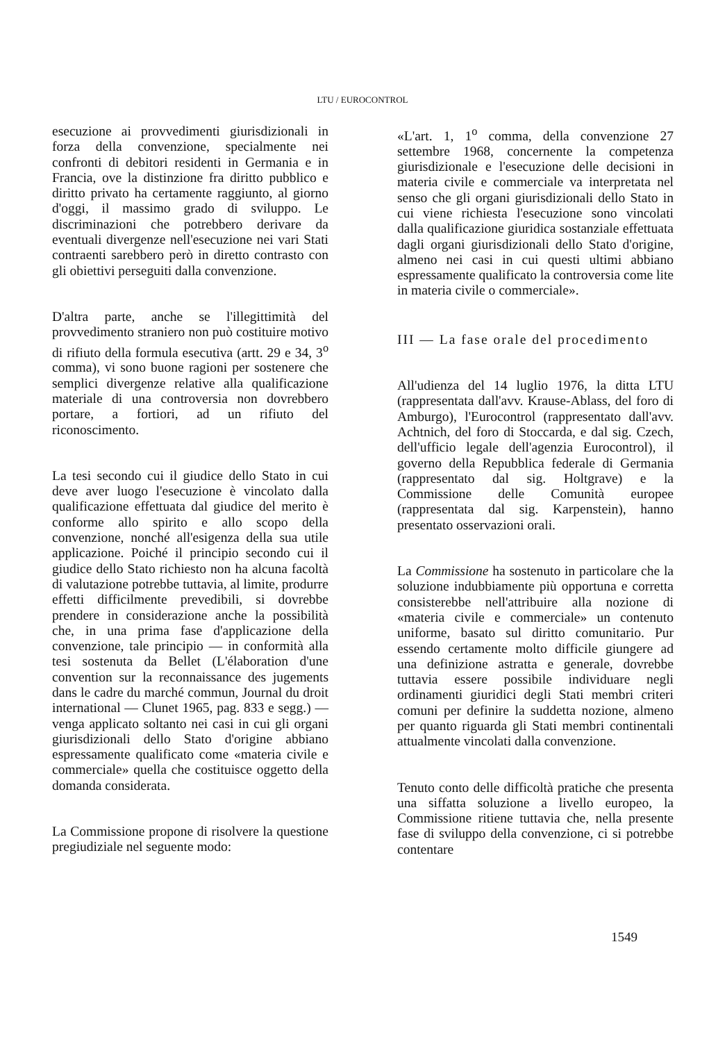LTU / EUROCONTROL
esecuzione ai provvedimenti giurisdizionali in forza della convenzione, specialmente nei confronti di debitori residenti in Germania e in Francia, ove la distinzione fra diritto pubblico e diritto privato ha certamente raggiunto, al giorno d'oggi, il massimo grado di sviluppo. Le discriminazioni che potrebbero derivare da eventuali divergenze nell'esecuzione nei vari Stati contraenti sarebbero però in diretto contrasto con gli obiettivi perseguiti dalla convenzione.
D'altra parte, anche se l'illegittimità del provvedimento straniero non può costituire motivo di rifiuto della formula esecutiva (artt. 29 e 34, 3<sup>o</sup> comma), vi sono buone ragioni per sostenere che semplici divergenze relative alla qualificazione materiale di una controversia non dovrebbero portare, a fortiori, ad un rifiuto del riconoscimento.
La tesi secondo cui il giudice dello Stato in cui deve aver luogo l'esecuzione è vincolato dalla qualificazione effettuata dal giudice del merito è conforme allo spirito e allo scopo della convenzione, nonché all'esigenza della sua utile applicazione. Poiché il principio secondo cui il giudice dello Stato richiesto non ha alcuna facoltà di valutazione potrebbe tuttavia, al limite, produrre effetti difficilmente prevedibili, si dovrebbe prendere in considerazione anche la possibilità che, in una prima fase d'applicazione della convenzione, tale principio — in conformità alla tesi sostenuta da Bellet (L'élaboration d'une convention sur la reconnaissance des jugements dans le cadre du marché commun, Journal du droit international — Clunet 1965, pag. 833 e segg.) — venga applicato soltanto nei casi in cui gli organi giurisdizionali dello Stato d'origine abbiano espressamente qualificato come «materia civile e commerciale» quella che costituisce oggetto della domanda considerata.
La Commissione propone di risolvere la questione pregiudiziale nel seguente modo:
«L'art. 1, 1<sup>o</sup> comma, della convenzione 27 settembre 1968, concernente la competenza giurisdizionale e l'esecuzione delle decisioni in materia civile e commerciale va interpretata nel senso che gli organi giurisdizionali dello Stato in cui viene richiesta l'esecuzione sono vincolati dalla qualificazione giuridica sostanziale effettuata dagli organi giurisdizionali dello Stato d'origine, almeno nei casi in cui questi ultimi abbiano espressamente qualificato la controversia come lite in materia civile o commerciale».
III — La fase orale del procedimento
All'udienza del 14 luglio 1976, la ditta LTU (rappresentata dall'avv. Krause-Ablass, del foro di Amburgo), l'Eurocontrol (rappresentato dall'avv. Achtnich, del foro di Stoccarda, e dal sig. Czech, dell'ufficio legale dell'agenzia Eurocontrol), il governo della Repubblica federale di Germania (rappresentato dal sig. Holtgrave) e la Commissione delle Comunità europee (rappresentata dal sig. Karpenstein), hanno presentato osservazioni orali.
La Commissione ha sostenuto in particolare che la soluzione indubbiamente più opportuna e corretta consisterebbe nell'attribuire alla nozione di «materia civile e commerciale» un contenuto uniforme, basato sul diritto comunitario. Pur essendo certamente molto difficile giungere ad una definizione astratta e generale, dovrebbe tuttavia essere possibile individuare negli ordinamenti giuridici degli Stati membri criteri comuni per definire la suddetta nozione, almeno per quanto riguarda gli Stati membri continentali attualmente vincolati dalla convenzione.
Tenuto conto delle difficoltà pratiche che presenta una siffatta soluzione a livello europeo, la Commissione ritiene tuttavia che, nella presente fase di sviluppo della convenzione, ci si potrebbe contentare
1549